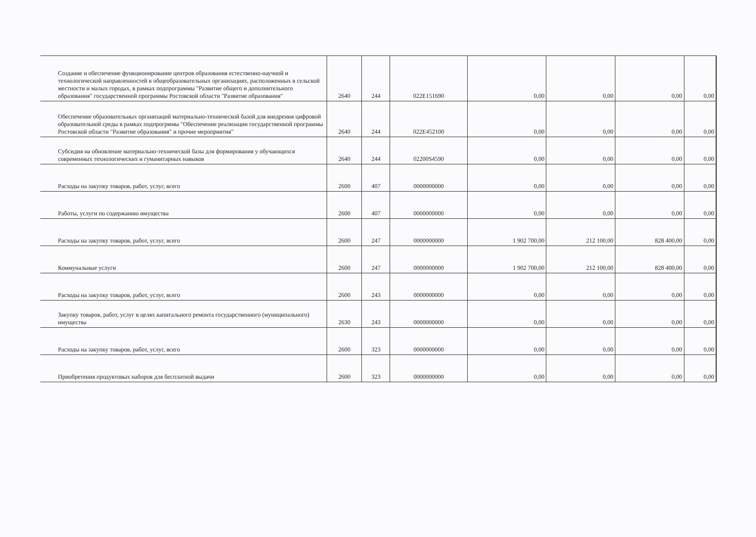| Создание и обеспечение функционирование центров образования естественно-научной и технологической направленностей в общеобразовательных организациях, расположенных в сельской местности и малых городах, в рамках подпрограммы "Развитие общего и дополнительного образования" государственной программы Ростовской области "Развитие образования" | 2640 | 244 | 022E151690 | 0,00 | 0,00 | 0,00 | 0,00 |
| Обеспечение образовательных организаций материально-технической базой для внедрения цифровой образовательной среды в рамках подпрогрммы "Обеспечение реализации государственной программы Ростовской области "Развитие образования" и прочие мероприятия" | 2640 | 244 | 022E452100 | 0,00 | 0,00 | 0,00 | 0,00 |
| Субсидия на обновление материально-технической базы для формирования у обучающихся современных технологических и гуманитарных навыков | 2640 | 244 | 02200S4590 | 0,00 | 0,00 | 0,00 | 0,00 |
| Расходы на закупку товаров, работ, услуг, всего | 2600 | 407 | 0000000000 | 0,00 | 0,00 | 0,00 | 0,00 |
| Работы, услуги по содержанию имущества | 2600 | 407 | 0000000000 | 0,00 | 0,00 | 0,00 | 0,00 |
| Расходы на закупку товаров, работ, услуг, всего | 2600 | 247 | 0000000000 | 1 902 700,00 | 212 100,00 | 828 400,00 | 0,00 |
| Коммунальные услуги | 2600 | 247 | 0000000000 | 1 902 700,00 | 212 100,00 | 828 400,00 | 0,00 |
| Расходы на закупку товаров, работ, услуг, всего | 2600 | 243 | 0000000000 | 0,00 | 0,00 | 0,00 | 0,00 |
| Закупку товаров, работ, услуг в целях капитального ремонта государственного (муниципального) имущества | 2630 | 243 | 0000000000 | 0,00 | 0,00 | 0,00 | 0,00 |
| Расходы на закупку товаров, работ, услуг, всего | 2600 | 323 | 0000000000 | 0,00 | 0,00 | 0,00 | 0,00 |
| Приобретения продуктовых наборов для бесплатной выдачи | 2600 | 323 | 0000000000 | 0,00 | 0,00 | 0,00 | 0,00 |